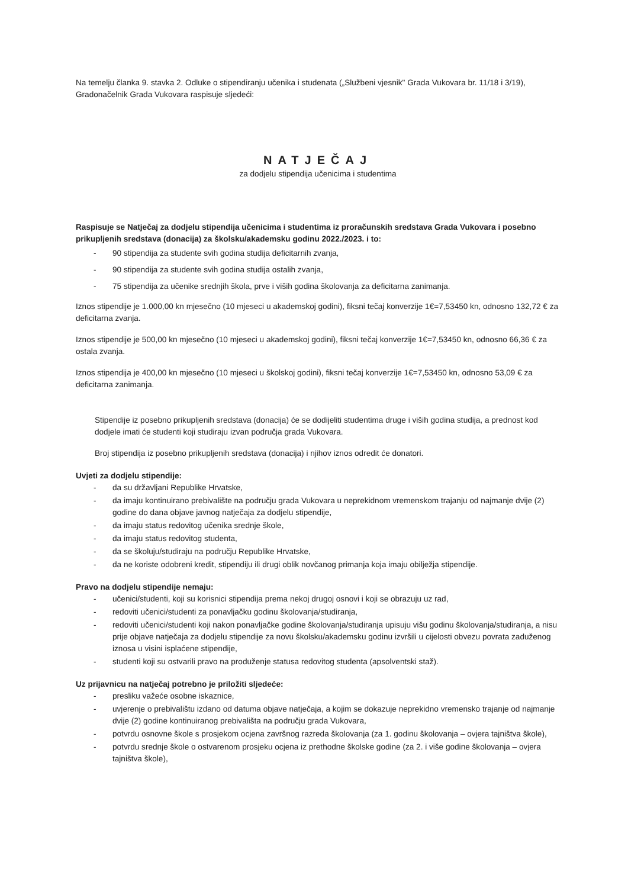Na temelju članka 9. stavka 2. Odluke o stipendiranju učenika i studenata („Službeni vjesnik" Grada Vukovara br. 11/18 i 3/19), Gradonačelnik Grada Vukovara raspisuje sljedeći:
NATJEČAJ
za dodjelu stipendija učenicima i studentima
Raspisuje se Natječaj za dodjelu stipendija učenicima i studentima iz proračunskih sredstava Grada Vukovara i posebno prikupljenih sredstava (donacija) za školsku/akademsku godinu 2022./2023. i to:
- 90 stipendija za studente svih godina studija deficitarnih zvanja,
- 90 stipendija za studente svih godina studija ostalih zvanja,
- 75 stipendija za učenike srednjih škola, prve i viših godina školovanja za deficitarna zanimanja.
Iznos stipendije je 1.000,00 kn mjesečno (10 mjeseci u akademskoj godini), fiksni tečaj konverzije 1€=7,53450 kn, odnosno 132,72 € za deficitarna zvanja.
Iznos stipendije je 500,00 kn mjesečno (10 mjeseci u akademskoj godini), fiksni tečaj konverzije 1€=7,53450 kn, odnosno 66,36 € za ostala zvanja.
Iznos stipendija je 400,00 kn mjesečno (10 mjeseci u školskoj godini), fiksni tečaj konverzije 1€=7,53450 kn, odnosno 53,09 € za deficitarna zanimanja.
Stipendije iz posebno prikupljenih sredstava (donacija) će se dodijeliti studentima druge i viših godina studija, a prednost kod dodjele imati će studenti koji studiraju izvan područja grada Vukovara.
Broj stipendija iz posebno prikupljenih sredstava (donacija) i njihov iznos odredit će donatori.
Uvjeti za dodjelu stipendije:
- da su državljani Republike Hrvatske,
- da imaju kontinuirano prebivalište na području grada Vukovara u neprekidnom vremenskom trajanju od najmanje dvije (2) godine do dana objave javnog natječaja za dodjelu stipendije,
- da imaju status redovitog učenika srednje škole,
- da imaju status redovitog studenta,
- da se školuju/studiraju na području Republike Hrvatske,
- da ne koriste odobreni kredit, stipendiju ili drugi oblik novčanog primanja koja imaju obilježja stipendije.
Pravo na dodjelu stipendije nemaju:
- učenici/studenti, koji su korisnici stipendija prema nekoj drugoj osnovi i koji se obrazuju uz rad,
- redoviti učenici/studenti za ponavljačku godinu školovanja/studiranja,
- redoviti učenici/studenti koji nakon ponavljačke godine školovanja/studiranja upisuju višu godinu školovanja/studiranja, a nisu prije objave natječaja za dodjelu stipendije za novu školsku/akademsku godinu izvršili u cijelosti obvezu povrata zaduženog iznosa u visini isplaćene stipendije,
- studenti koji su ostvarili pravo na produženje statusa redovitog studenta (apsolventski staž).
Uz prijavnicu na natječaj potrebno je priložiti sljedeće:
- presliku važeće osobne iskaznice,
- uvjerenje o prebivalištu izdano od datuma objave natječaja, a kojim se dokazuje neprekidno vremensko trajanje od najmanje dvije (2) godine kontinuiranog prebivališta na području grada Vukovara,
- potvrdu osnovne škole s prosjekom ocjena završnog razreda školovanja (za 1. godinu školovanja – ovjera tajništva škole),
- potvrdu srednje škole o ostvarenom prosjeku ocjena iz prethodne školske godine (za 2. i više godine školovanja – ovjera tajništva škole),